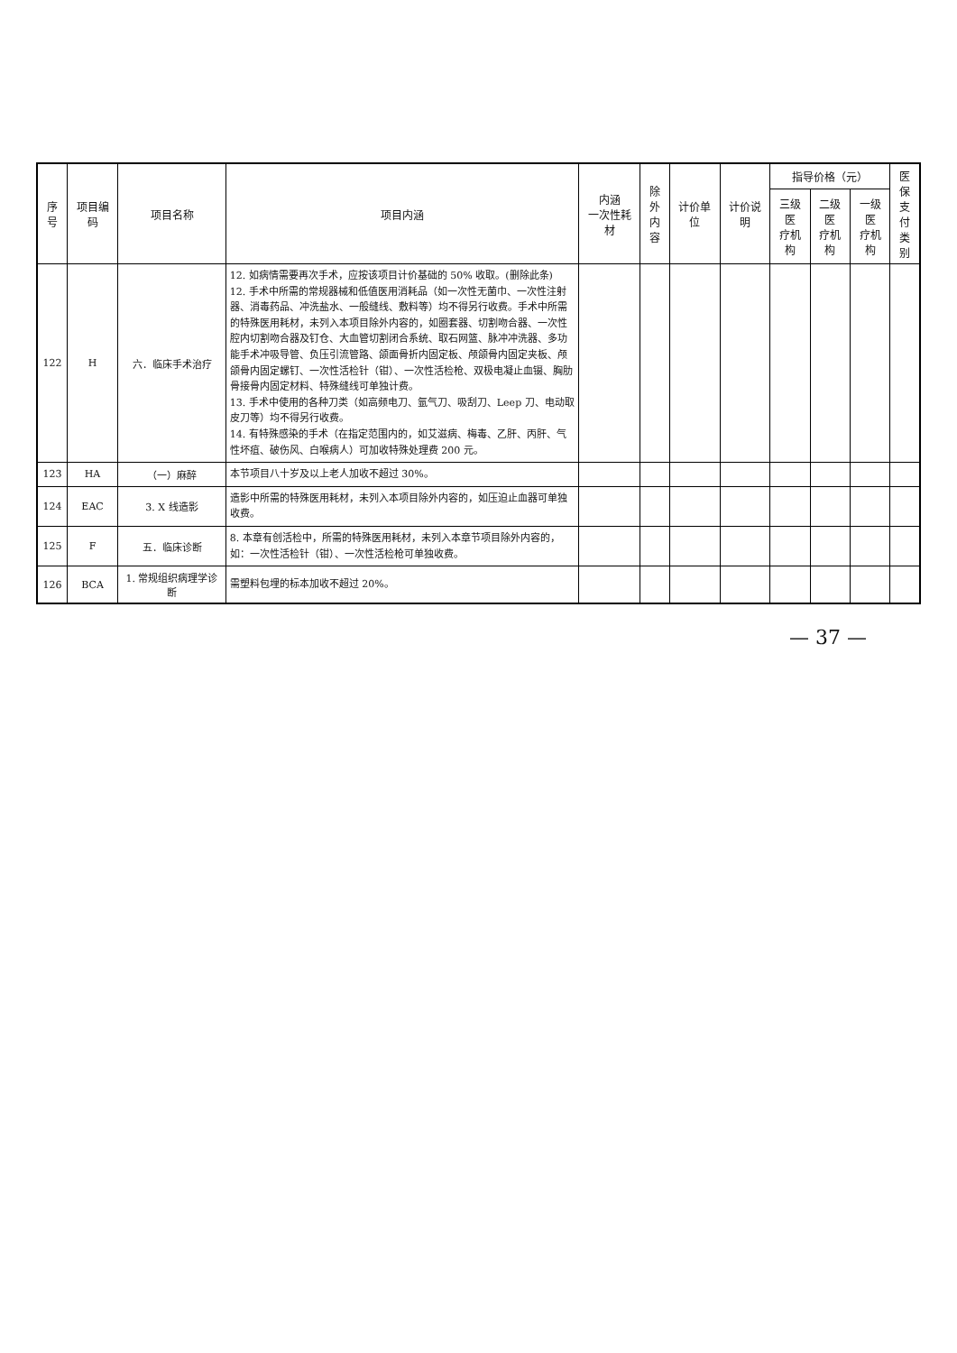| 序号 | 项目编码 | 项目名称 | 项目内涵 | 内涵 一次性耗材 | 除外 内容 | 计价单位 | 计价说明 | 指导价格（元） | | | 医保 支付 类别 |
| --- | --- | --- | --- | --- | --- | --- | --- | --- | --- | --- | --- |
| | | | | | | | | 三级医 疗机构 | 二级医 疗机构 | 一级医 疗机构 | |
| 122 | H | 六．临床手术治疗 | 12. 如病情需要再次手术，应按该项目计价基础的 50% 收取。(删除此条) 12. 手术中所需的常规器械和低值医用消耗品（如一次性无菌巾、一次性注射器、消毒药品、冲洗盐水、一般缝线、敷料等）均不得另行收费。手术中所需的特殊医用耗材，未列入本项目除外内容的，如圈套器、切割吻合器、一次性腔内切割吻合器及钉仓、大血管切割闭合系统、取石网篮、脉冲冲洗器、多功能手术冲吸导管、负压引流管路、颌面骨折内固定板、颅颌骨内固定夹板、颅颌骨内固定螺钉、一次性活检针（钳）、一次性活检枪、双极电凝止血镊、胸肋骨接骨内固定材料、特殊缝线可单独计费。 13. 手术中使用的各种刀类（如高频电刀、氩气刀、吸刮刀、Leep 刀、电动取皮刀等）均不得另行收费。 14. 有特殊感染的手术（在指定范围内的，如艾滋病、梅毒、乙肝、丙肝、气性坏疽、破伤风、白喉病人）可加收特殊处理费 200 元。 | | | | | | | | |
| 123 | HA | （一）麻醉 | 本节项目八十岁及以上老人加收不超过 30%。 | | | | | | | | |
| 124 | EAC | 3. X 线造影 | 造影中所需的特殊医用耗材，未列入本项目除外内容的，如压迫止血器可单独收费。 | | | | | | | | |
| 125 | F | 五．临床诊断 | 8. 本章有创活检中，所需的特殊医用耗材，未列入本章节项目除外内容的，如：一次性活检针（钳）、一次性活检枪可单独收费。 | | | | | | | | |
| 126 | BCA | 1. 常规组织病理学诊断 | 需塑料包埋的标本加收不超过 20%。 | | | | | | | | |
— 37 —